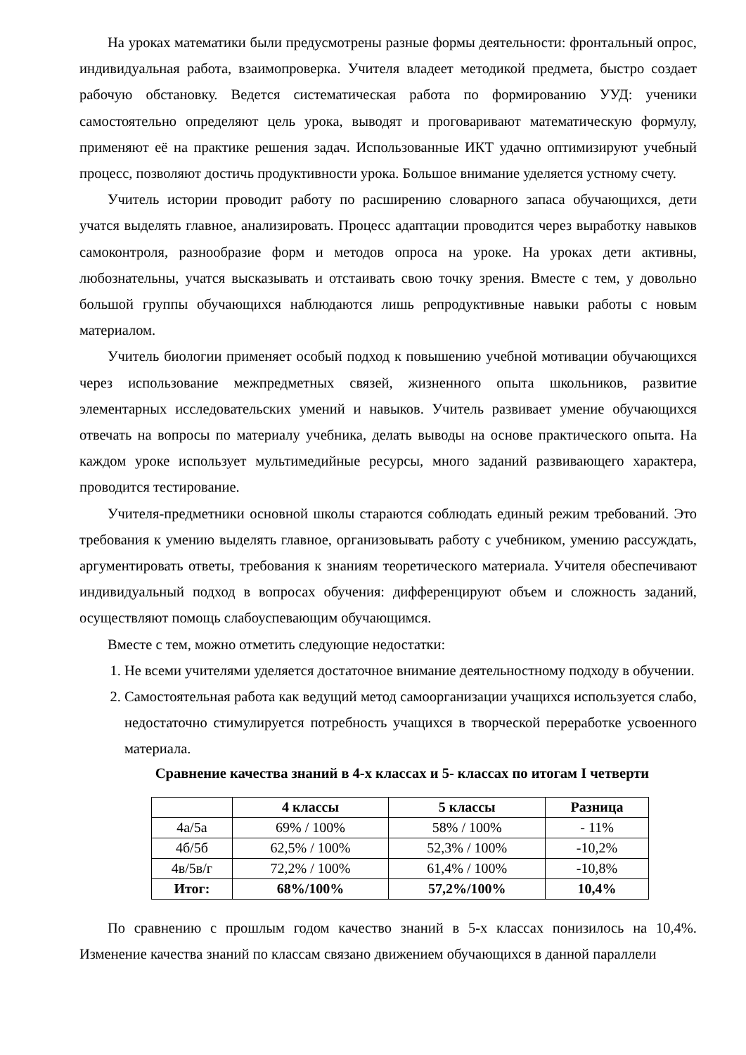На уроках математики были предусмотрены разные формы деятельности: фронтальный опрос, индивидуальная работа, взаимопроверка. Учителя владеет методикой предмета, быстро создает рабочую обстановку. Ведется систематическая работа по формированию УУД: ученики самостоятельно определяют цель урока, выводят и проговаривают математическую формулу, применяют её на практике решения задач. Использованные ИКТ удачно оптимизируют учебный процесс, позволяют достичь продуктивности урока. Большое внимание уделяется устному счету.
Учитель истории проводит работу по расширению словарного запаса обучающихся, дети учатся выделять главное, анализировать. Процесс адаптации проводится через выработку навыков самоконтроля, разнообразие форм и методов опроса на уроке. На уроках дети активны, любознательны, учатся высказывать и отстаивать свою точку зрения. Вместе с тем, у довольно большой группы обучающихся наблюдаются лишь репродуктивные навыки работы с новым материалом.
Учитель биологии применяет особый подход к повышению учебной мотивации обучающихся через использование межпредметных связей, жизненного опыта школьников, развитие элементарных исследовательских умений и навыков. Учитель развивает умение обучающихся отвечать на вопросы по материалу учебника, делать выводы на основе практического опыта. На каждом уроке использует мультимедийные ресурсы, много заданий развивающего характера, проводится тестирование.
Учителя-предметники основной школы стараются соблюдать единый режим требований. Это требования к умению выделять главное, организовывать работу с учебником, умению рассуждать, аргументировать ответы, требования к знаниям теоретического материала. Учителя обеспечивают индивидуальный подход в вопросах обучения: дифференцируют объем и сложность заданий, осуществляют помощь слабоуспевающим обучающимся.
Вместе с тем, можно отметить следующие недостатки:
1. Не всеми учителями уделяется достаточное внимание деятельностному подходу в обучении.
2. Самостоятельная работа как ведущий метод самоорганизации учащихся используется слабо, недостаточно стимулируется потребность учащихся в творческой переработке усвоенного материала.
Сравнение качества знаний в 4-х классах и 5- классах по итогам I четверти
| | 4 классы | 5 классы | Разница |
| --- | --- | --- | --- |
| 4а/5а | 69% / 100% | 58% / 100% | - 11% |
| 4б/5б | 62,5% / 100% | 52,3% / 100% | -10,2% |
| 4в/5в/г | 72,2% / 100% | 61,4% / 100% | -10,8% |
| Итог: | 68%/100% | 57,2%/100% | 10,4% |
По сравнению с прошлым годом качество знаний в 5-х классах понизилось на 10,4%. Изменение качества знаний по классам связано движением обучающихся в данной параллели